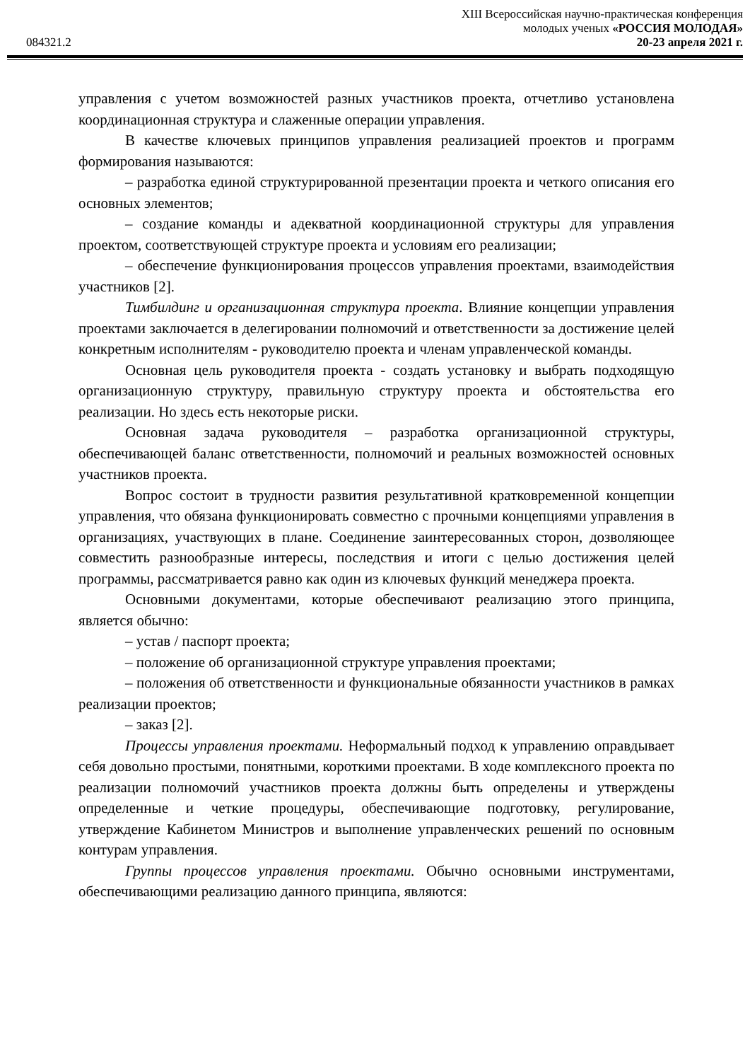XIII Всероссийская научно-практическая конференция
молодых ученых «РОССИЯ МОЛОДАЯ»
084321.2 20-23 апреля 2021 г.
управления с учетом возможностей разных участников проекта, отчетливо установлена координационная структура и слаженные операции управления.
В качестве ключевых принципов управления реализацией проектов и программ формирования называются:
– разработка единой структурированной презентации проекта и четкого описания его основных элементов;
– создание команды и адекватной координационной структуры для управления проектом, соответствующей структуре проекта и условиям его реализации;
– обеспечение функционирования процессов управления проектами, взаимодействия участников [2].
Тимбилдинг и организационная структура проекта. Влияние концепции управления проектами заключается в делегировании полномочий и ответственности за достижение целей конкретным исполнителям - руководителю проекта и членам управленческой команды.
Основная цель руководителя проекта - создать установку и выбрать подходящую организационную структуру, правильную структуру проекта и обстоятельства его реализации. Но здесь есть некоторые риски.
Основная задача руководителя – разработка организационной структуры, обеспечивающей баланс ответственности, полномочий и реальных возможностей основных участников проекта.
Вопрос состоит в трудности развития результативной кратковременной концепции управления, что обязана функционировать совместно с прочными концепциями управления в организациях, участвующих в плане. Соединение заинтересованных сторон, дозволяющее совместить разнообразные интересы, последствия и итоги с целью достижения целей программы, рассматривается равно как один из ключевых функций менеджера проекта.
Основными документами, которые обеспечивают реализацию этого принципа, является обычно:
– устав / паспорт проекта;
– положение об организационной структуре управления проектами;
– положения об ответственности и функциональные обязанности участников в рамках реализации проектов;
– заказ [2].
Процессы управления проектами. Неформальный подход к управлению оправдывает себя довольно простыми, понятными, короткими проектами. В ходе комплексного проекта по реализации полномочий участников проекта должны быть определены и утверждены определенные и четкие процедуры, обеспечивающие подготовку, регулирование, утверждение Кабинетом Министров и выполнение управленческих решений по основным контурам управления.
Группы процессов управления проектами. Обычно основными инструментами, обеспечивающими реализацию данного принципа, являются: